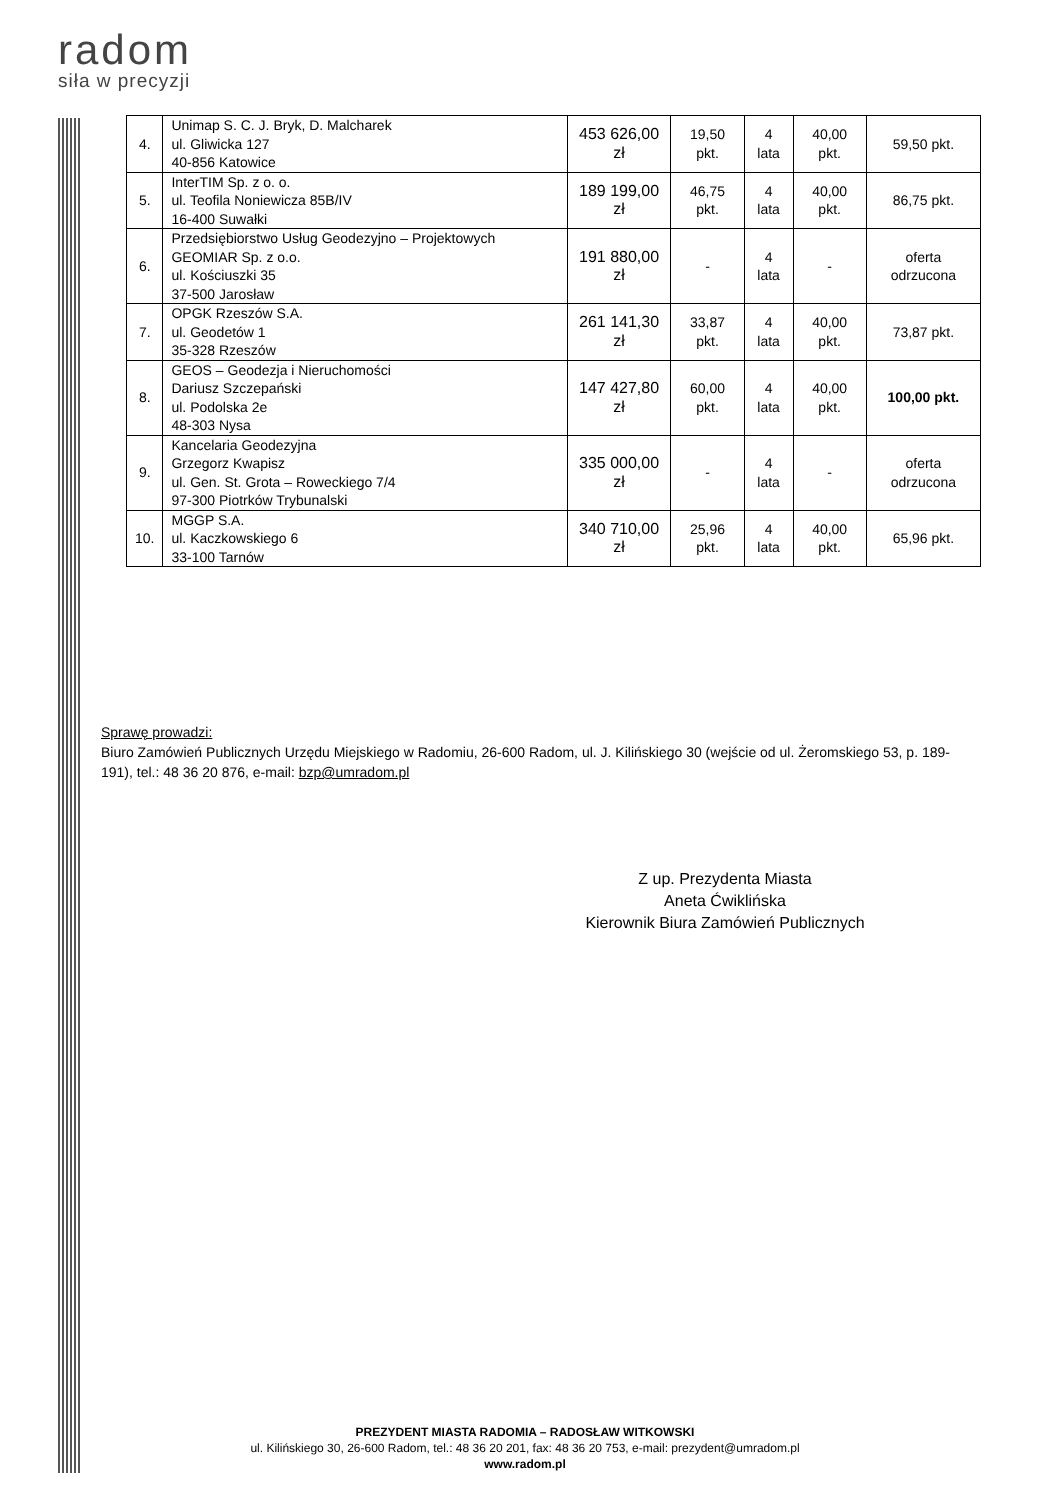radom
siła w precyzji
| 4. | Unimap S. C. J. Bryk, D. Malcharek ul. Gliwicka 127 40-856 Katowice | 453 626,00 zł | 19,50 pkt. | 4 lata | 40,00 pkt. | 59,50 pkt. |
| 5. | InterTIM Sp. z o. o. ul. Teofila Noniewicza 85B/IV 16-400 Suwałki | 189 199,00 zł | 46,75 pkt. | 4 lata | 40,00 pkt. | 86,75 pkt. |
| 6. | Przedsiębiorstwo Usług Geodezyjno – Projektowych GEOMIAR Sp. z o.o. ul. Kościuszki 35 37-500 Jarosław | 191 880,00 zł | - | 4 lata | - | oferta odrzucona |
| 7. | OPGK Rzeszów S.A. ul. Geodetów 1 35-328 Rzeszów | 261 141,30 zł | 33,87 pkt. | 4 lata | 40,00 pkt. | 73,87 pkt. |
| 8. | GEOS – Geodezja i Nieruchomości Dariusz Szczepański ul. Podolska 2e 48-303 Nysa | 147 427,80 zł | 60,00 pkt. | 4 lata | 40,00 pkt. | 100,00 pkt. |
| 9. | Kancelaria Geodezyjna Grzegorz Kwapisz ul. Gen. St. Grota – Roweckiego 7/4 97-300 Piotrków Trybunalski | 335 000,00 zł | - | 4 lata | - | oferta odrzucona |
| 10. | MGGP S.A. ul. Kaczkowskiego 6 33-100 Tarnów | 340 710,00 zł | 25,96 pkt. | 4 lata | 40,00 pkt. | 65,96 pkt. |
Sprawę prowadzi:
Biuro Zamówień Publicznych Urzędu Miejskiego w Radomiu, 26-600 Radom, ul. J. Kilińskiego 30 (wejście od ul. Żeromskiego 53, p. 189-191), tel.: 48 36 20 876, e-mail: bzp@umradom.pl
Z up. Prezydenta Miasta
Aneta Ćwiklińska
Kierownik Biura Zamówień Publicznych
PREZYDENT MIASTA RADOMIA – RADOSŁAW WITKOWSKI
ul. Kilińskiego 30, 26-600 Radom, tel.: 48 36 20 201, fax: 48 36 20 753, e-mail: prezydent@umradom.pl
www.radom.pl